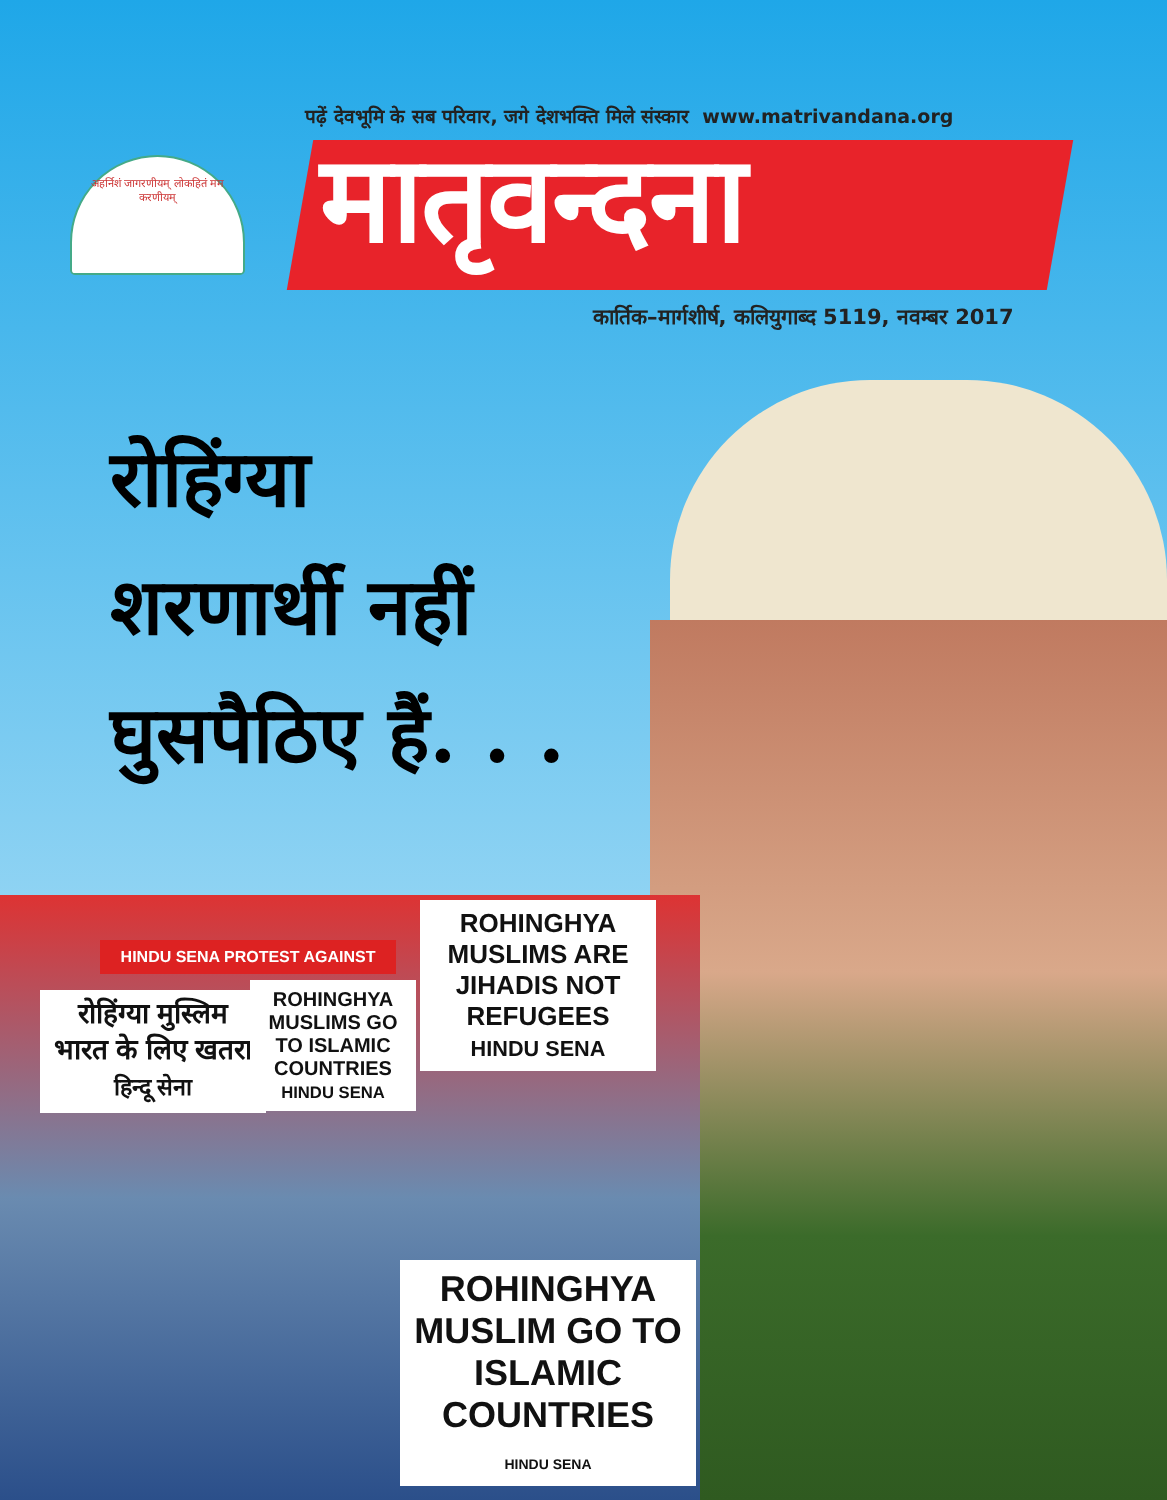पढ़ें देवभूमि के सब परिवार, जगे देशभक्ति मिले संस्कार www.matrivandana.org
अहर्निशं जागरणीयम् लोकहितं मम करणीयम्
मातृवन्दना
कार्तिक–मार्गशीर्ष, कलियुगाब्द 5119, नवम्बर 2017
रोहिंग्या
शरणार्थी नहीं
घुसपैठिए हैं. . .
HINDU SENA PROTEST AGAINST
ROHINGHYA MUSLIMS ARE JIHADIS NOT REFUGEES
HINDU SENA
रोहिंग्या मुस्लिम भारत के लिए खतरा
हिन्दू सेना
ROHINGHYA MUSLIMS GO TO ISLAMIC COUNTRIES
HINDU SENA
ROHINGHYA MUSLIM GO TO ISLAMIC COUNTRIES
HINDU SENA